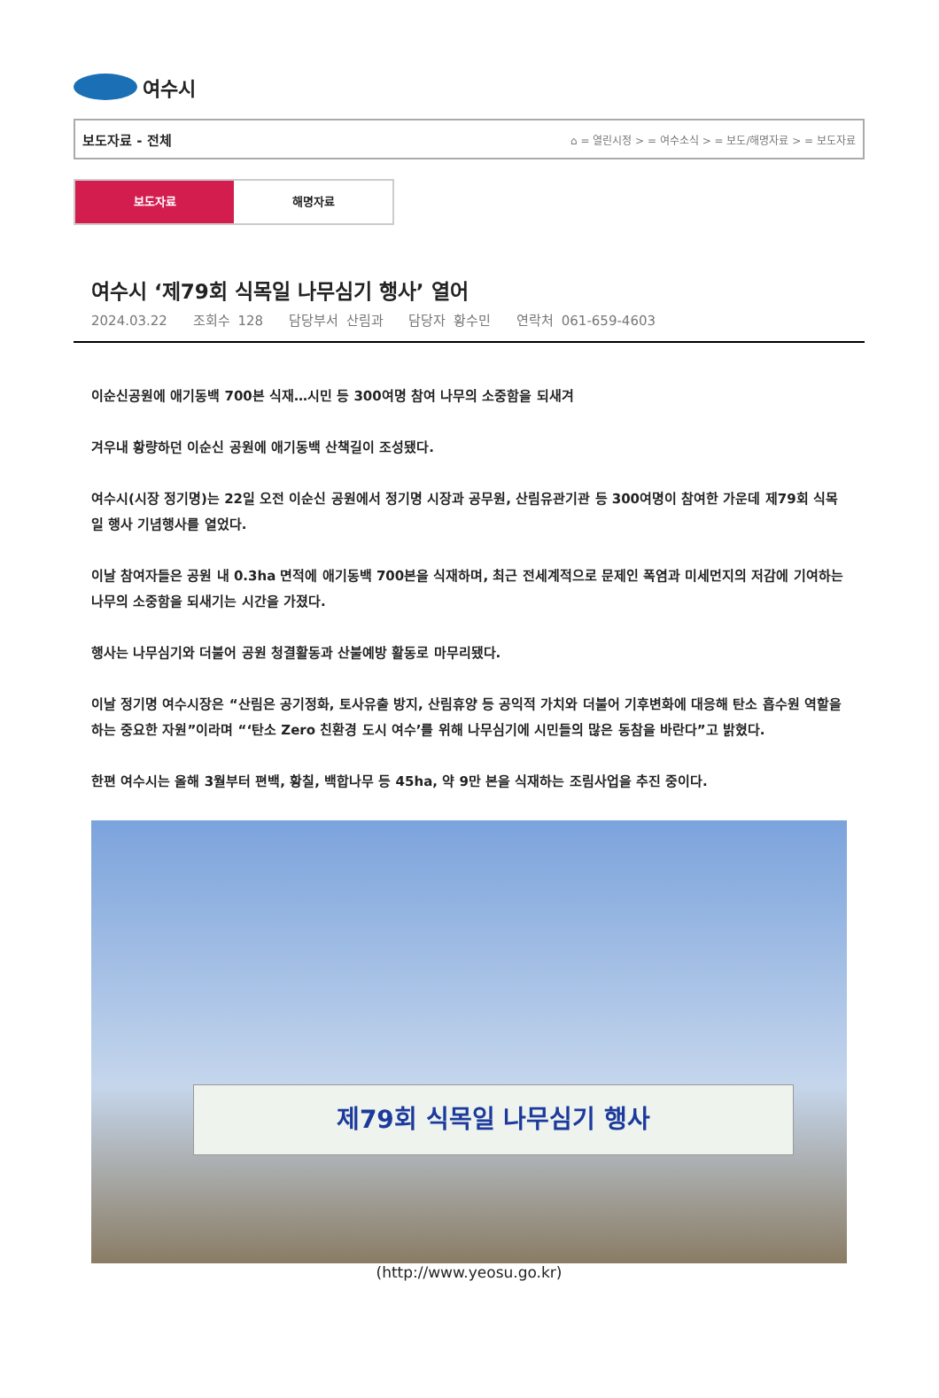여수시
보도자료 - 전체 ⌂ = 열린시정 > = 여수소식 > = 보도/해명자료 > = 보도자료
보도자료 해명자료
여수시 ‘제79회 식목일 나무심기 행사’ 열어
2024.03.22 조회수 128 담당부서 산림과 담당자 황수민 연락처 061-659-4603
이순신공원에 애기동백 700본 식재…시민 등 300여명 참여 나무의 소중함을 되새겨
겨우내 황량하던 이순신 공원에 애기동백 산책길이 조성됐다.
여수시(시장 정기명)는 22일 오전 이순신 공원에서 정기명 시장과 공무원, 산림유관기관 등 300여명이 참여한 가운데 제79회 식목일 행사 기념행사를 열었다.
이날 참여자들은 공원 내 0.3ha 면적에 애기동백 700본을 식재하며, 최근 전세계적으로 문제인 폭염과 미세먼지의 저감에 기여하는 나무의 소중함을 되새기는 시간을 가졌다.
행사는 나무심기와 더불어 공원 청결활동과 산불예방 활동로 마무리됐다.
이날 정기명 여수시장은 “산림은 공기정화, 토사유출 방지, 산림휴양 등 공익적 가치와 더불어 기후변화에 대응해 탄소 흡수원 역할을 하는 중요한 자원”이라며 “‘탄소 Zero 친환경 도시 여수’를 위해 나무심기에 시민들의 많은 동참을 바란다”고 밝혔다.
한편 여수시는 올해 3월부터 편백, 황칠, 백합나무 등 45ha, 약 9만 본을 식재하는 조림사업을 추진 중이다.
제79회 식목일 나무심기 행사
(http://www.yeosu.go.kr)